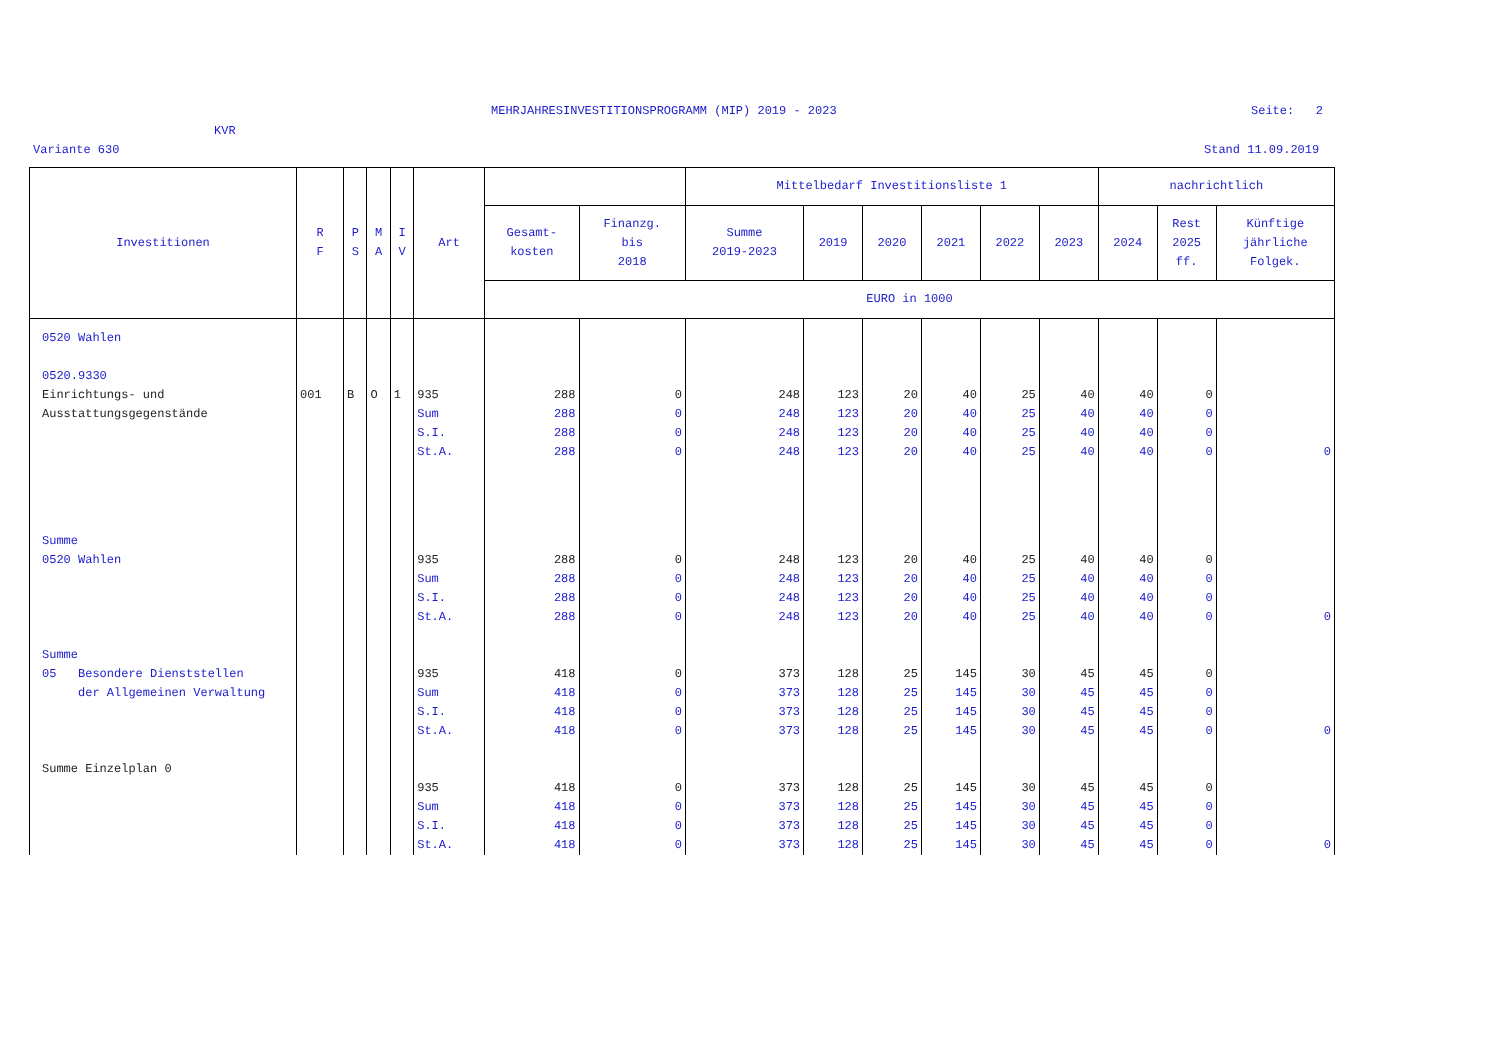MEHRJAHRESINVESTITIONSPROGRAMM (MIP) 2019 - 2023
Seite: 2
KVR
Variante 630 Stand 11.09.2019
| Investitionen | R F | P S | M A | I V | Art | | | Mittelbedarf Investitionsliste 1 | | | | | | nachrichtlich | | |
| --- | --- | --- | --- | --- | --- | --- | --- | --- | --- | --- | --- | --- | --- | --- | --- | --- |
| | | | | | | Gesamt- kosten | Finanzg. bis 2018 | Summe 2019-2023 | 2019 | 2020 | 2021 | 2022 | 2023 | 2024 | Rest 2025 ff. | Künftige jährliche Folgek. |
| | | | | | | EURO in 1000 | | | | | | | | | | |
| 0520 Wahlen 0520.9330 Einrichtungs- und Ausstattungsgegenstände | 001 | B | O | 1 | 935 Sum S.I. St.A. | 288 288 288 288 | 0 0 0 0 | 248 248 248 248 | 123 123 123 123 | 20 20 20 20 | 40 40 40 40 | 25 25 25 25 | 40 40 40 40 | 40 40 40 40 | 0 0 0 0 | 0 |
| Summe 0520 Wahlen | | | | | 935 Sum S.I. St.A. | 288 288 288 288 | 0 0 0 0 | 248 248 248 248 | 123 123 123 123 | 20 20 20 20 | 40 40 40 40 | 25 25 25 25 | 40 40 40 40 | 40 40 40 40 | 0 0 0 0 | 0 |
| Summe 05 Besondere Dienststellen der Allgemeinen Verwaltung | | | | | 935 Sum S.I. St.A. | 418 418 418 418 | 0 0 0 0 | 373 373 373 373 | 128 128 128 128 | 25 25 25 25 | 145 145 145 145 | 30 30 30 30 | 45 45 45 45 | 45 45 45 45 | 0 0 0 0 | 0 |
| Summe Einzelplan 0 | | | | | 935 Sum S.I. St.A. | 418 418 418 418 | 0 0 0 0 | 373 373 373 373 | 128 128 128 128 | 25 25 25 25 | 145 145 145 145 | 30 30 30 30 | 45 45 45 45 | 45 45 45 45 | 0 0 0 0 | 0 |